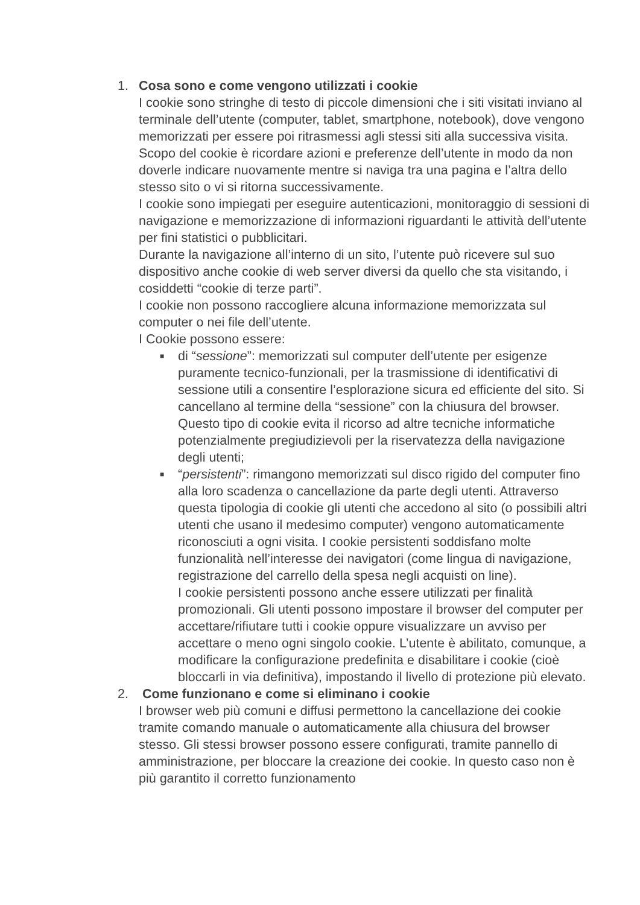1. Cosa sono e come vengono utilizzati i cookie
I cookie sono stringhe di testo di piccole dimensioni che i siti visitati inviano al terminale dell’utente (computer, tablet, smartphone, notebook), dove vengono memorizzati per essere poi ritrasmessi agli stessi siti alla successiva visita.
Scopo del cookie è ricordare azioni e preferenze dell’utente in modo da non doverle indicare nuovamente mentre si naviga tra una pagina e l’altra dello stesso sito o vi si ritorna successivamente.
I cookie sono impiegati per eseguire autenticazioni, monitoraggio di sessioni di navigazione e memorizzazione di informazioni riguardanti le attività dell’utente per fini statistici o pubblicitari.
Durante la navigazione all’interno di un sito, l’utente può ricevere sul suo dispositivo anche cookie di web server diversi da quello che sta visitando, i cosiddetti “cookie di terze parti”.
I cookie non possono raccogliere alcuna informazione memorizzata sul computer o nei file dell’utente.
I Cookie possono essere:
■
di “sessione”: memorizzati sul computer dell’utente per esigenze puramente tecnico-funzionali, per la trasmissione di identificativi di sessione utili a consentire l’esplorazione sicura ed efficiente del sito. Si cancellano al termine della “sessione” con la chiusura del browser. Questo tipo di cookie evita il ricorso ad altre tecniche informatiche potenzialmente pregiudizievoli per la riservatezza della navigazione degli utenti;
■
“persistenti”: rimangono memorizzati sul disco rigido del computer fino alla loro scadenza o cancellazione da parte degli utenti. Attraverso questa tipologia di cookie gli utenti che accedono al sito (o possibili altri utenti che usano il medesimo computer) vengono automaticamente riconosciuti a ogni visita. I cookie persistenti soddisfano molte funzionalità nell’interesse dei navigatori (come lingua di navigazione, registrazione del carrello della spesa negli acquisti on line).
I cookie persistenti possono anche essere utilizzati per finalità promozionali. Gli utenti possono impostare il browser del computer per accettare/rifiutare tutti i cookie oppure visualizzare un avviso per accettare o meno ogni singolo cookie. L’utente è abilitato, comunque, a modificare la configurazione predefinita e disabilitare i cookie (cioè bloccarli in via definitiva), impostando il livello di protezione più elevato.
2. Come funzionano e come si eliminano i cookie
I browser web più comuni e diffusi permettono la cancellazione dei cookie tramite comando manuale o automaticamente alla chiusura del browser stesso. Gli stessi browser possono essere configurati, tramite pannello di amministrazione, per bloccare la creazione dei cookie. In questo caso non è più garantito il corretto funzionamento